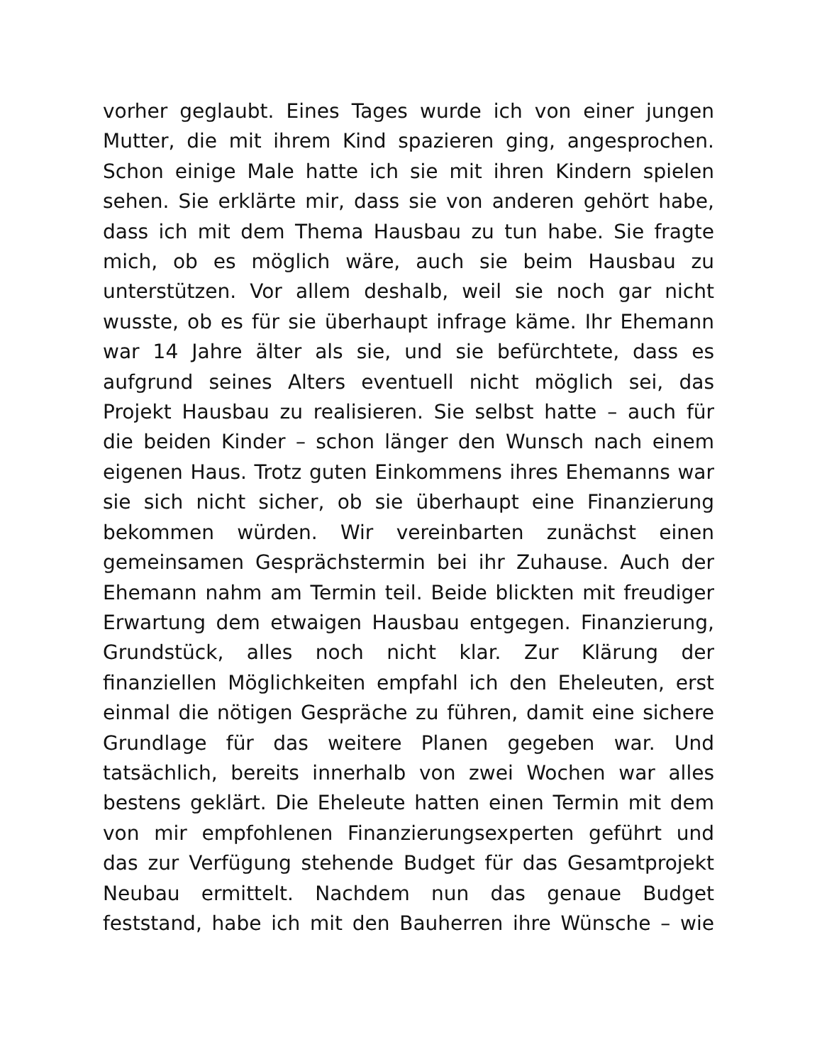vorher geglaubt. Eines Tages wurde ich von einer jungen
Mutter, die mit ihrem Kind spazieren ging, angesprochen.
Schon einige Male hatte ich sie mit ihren Kindern spielen
sehen. Sie erklärte mir, dass sie von anderen gehört habe,
dass ich mit dem Thema Hausbau zu tun habe. Sie fragte
mich, ob es möglich wäre, auch sie beim Hausbau zu
unterstützen. Vor allem deshalb, weil sie noch gar nicht
wusste, ob es für sie überhaupt infrage käme. Ihr Ehemann
war 14 Jahre älter als sie, und sie befürchtete, dass es
aufgrund seines Alters eventuell nicht möglich sei, das
Projekt Hausbau zu realisieren. Sie selbst hatte – auch für
die beiden Kinder – schon länger den Wunsch nach einem
eigenen Haus. Trotz guten Einkommens ihres Ehemanns war
sie sich nicht sicher, ob sie überhaupt eine Finanzierung
bekommen würden. Wir vereinbarten zunächst einen
gemeinsamen Gesprächstermin bei ihr Zuhause. Auch der
Ehemann nahm am Termin teil. Beide blickten mit freudiger
Erwartung dem etwaigen Hausbau entgegen. Finanzierung,
Grundstück, alles noch nicht klar. Zur Klärung der
finanziellen Möglichkeiten empfahl ich den Eheleuten, erst
einmal die nötigen Gespräche zu führen, damit eine sichere
Grundlage für das weitere Planen gegeben war. Und
tatsächlich, bereits innerhalb von zwei Wochen war alles
bestens geklärt. Die Eheleute hatten einen Termin mit dem
von mir empfohlenen Finanzierungsexperten geführt und
das zur Verfügung stehende Budget für das Gesamtprojekt
Neubau ermittelt. Nachdem nun das genaue Budget
feststand, habe ich mit den Bauherren ihre Wünsche – wie